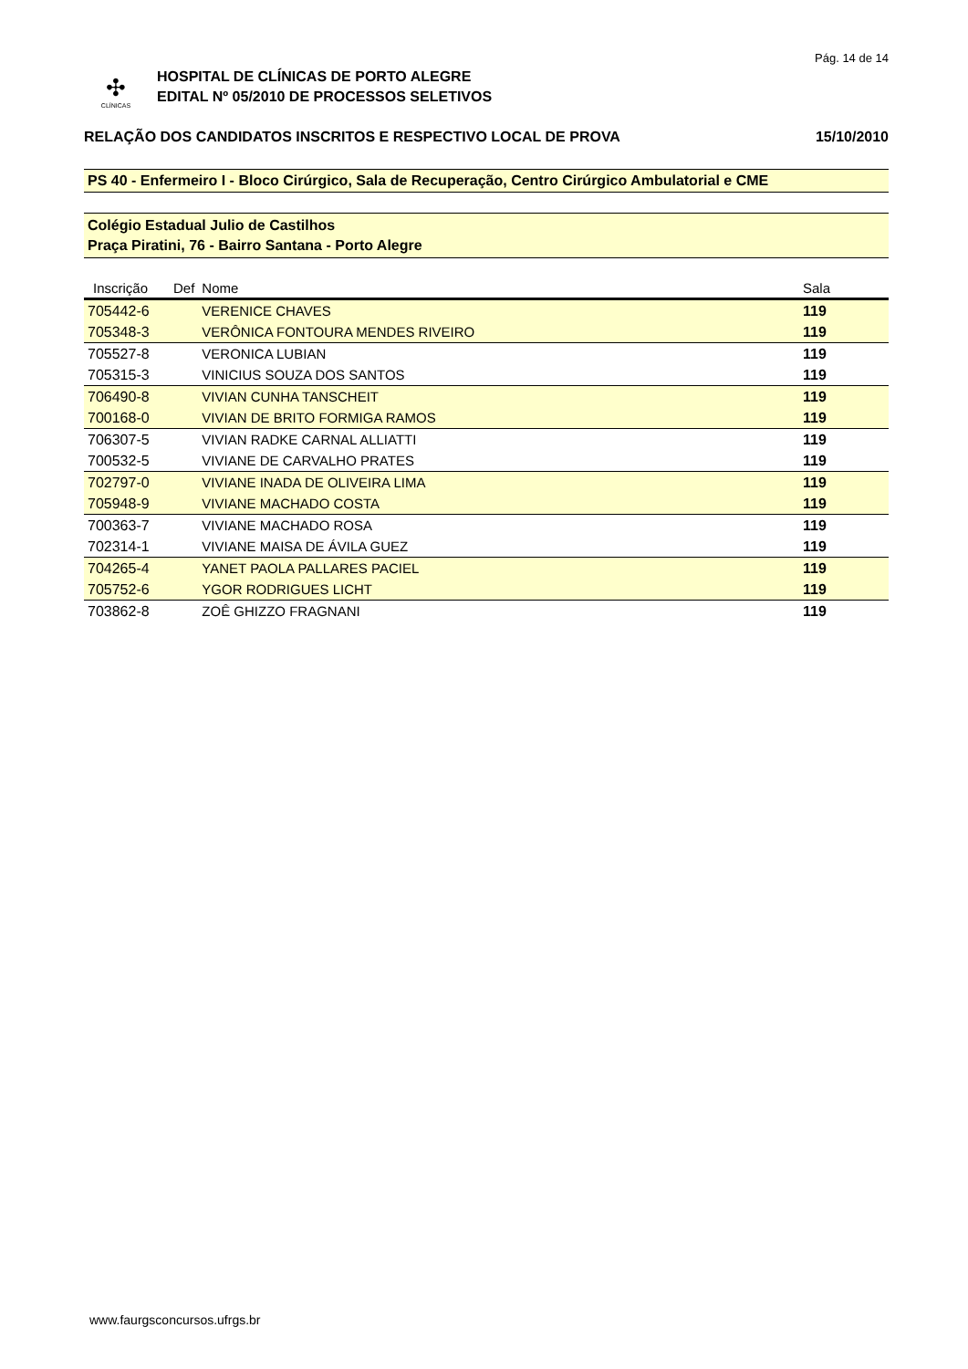Pág. 14 de 14
✣
CLÍNICAS
HOSPITAL DE CLÍNICAS DE PORTO ALEGRE
EDITAL Nº 05/2010 DE PROCESSOS SELETIVOS
RELAÇÃO DOS CANDIDATOS INSCRITOS E RESPECTIVO LOCAL DE PROVA 15/10/2010
PS 40 - Enfermeiro I - Bloco Cirúrgico, Sala de Recuperação, Centro Cirúrgico Ambulatorial e CME
Colégio Estadual Julio de Castilhos
Praça Piratini, 76 - Bairro Santana - Porto Alegre
| Inscrição | Def | Nome | Sala |
| --- | --- | --- | --- |
| 705442-6 | | VERENICE CHAVES | 119 |
| 705348-3 | | VERÔNICA FONTOURA MENDES RIVEIRO | 119 |
| 705527-8 | | VERONICA LUBIAN | 119 |
| 705315-3 | | VINICIUS SOUZA DOS SANTOS | 119 |
| 706490-8 | | VIVIAN CUNHA TANSCHEIT | 119 |
| 700168-0 | | VIVIAN DE BRITO FORMIGA RAMOS | 119 |
| 706307-5 | | VIVIAN RADKE CARNAL ALLIATTI | 119 |
| 700532-5 | | VIVIANE DE CARVALHO PRATES | 119 |
| 702797-0 | | VIVIANE INADA DE OLIVEIRA LIMA | 119 |
| 705948-9 | | VIVIANE MACHADO COSTA | 119 |
| 700363-7 | | VIVIANE MACHADO ROSA | 119 |
| 702314-1 | | VIVIANE MAISA DE ÁVILA GUEZ | 119 |
| 704265-4 | | YANET PAOLA PALLARES PACIEL | 119 |
| 705752-6 | | YGOR RODRIGUES LICHT | 119 |
| 703862-8 | | ZOÊ GHIZZO FRAGNANI | 119 |
www.faurgsconcursos.ufrgs.br